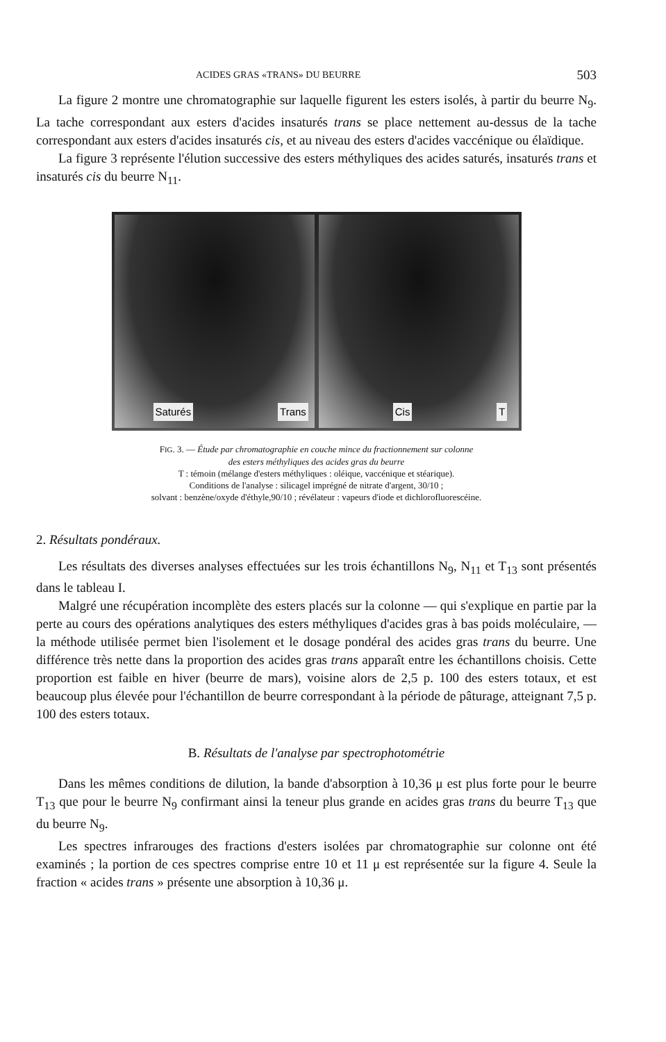ACIDES GRAS «TRANS» DU BEURRE 503
La figure 2 montre une chromatographie sur laquelle figurent les esters isolés, à partir du beurre N<sub>9</sub>. La tache correspondant aux esters d'acides insaturés trans se place nettement au-dessus de la tache correspondant aux esters d'acides insaturés cis, et au niveau des esters d'acides vaccénique ou élaïdique.
La figure 3 représente l'élution successive des esters méthyliques des acides saturés, insaturés trans et insaturés cis du beurre N<sub>11</sub>.
Saturés Trans Cis T
FIG. 3. — Étude par chromatographie en couche mince du fractionnement sur colonne
des esters méthyliques des acides gras du beurre
T : témoin (mélange d'esters méthyliques : oléique, vaccénique et stéarique).
Conditions de l'analyse : silicagel imprégné de nitrate d'argent, 30/10 ;
solvant : benzène/oxyde d'éthyle,90/10 ; révélateur : vapeurs d'iode et dichlorofluorescéine.
2. Résultats pondéraux.
Les résultats des diverses analyses effectuées sur les trois échantillons N<sub>9</sub>, N<sub>11</sub> et T<sub>13</sub> sont présentés dans le tableau I.
Malgré une récupération incomplète des esters placés sur la colonne — qui s'explique en partie par la perte au cours des opérations analytiques des esters méthyliques d'acides gras à bas poids moléculaire, — la méthode utilisée permet bien l'isolement et le dosage pondéral des acides gras trans du beurre. Une différence très nette dans la proportion des acides gras trans apparaît entre les échantillons choisis. Cette proportion est faible en hiver (beurre de mars), voisine alors de 2,5 p. 100 des esters totaux, et est beaucoup plus élevée pour l'échantillon de beurre correspondant à la période de pâturage, atteignant 7,5 p. 100 des esters totaux.
B. Résultats de l'analyse par spectrophotométrie
Dans les mêmes conditions de dilution, la bande d'absorption à 10,36 μ est plus forte pour le beurre T<sub>13</sub> que pour le beurre N<sub>9</sub> confirmant ainsi la teneur plus grande en acides gras trans du beurre T<sub>13</sub> que du beurre N<sub>9</sub>.
Les spectres infrarouges des fractions d'esters isolées par chromatographie sur colonne ont été examinés ; la portion de ces spectres comprise entre 10 et 11 μ est représentée sur la figure 4. Seule la fraction « acides trans » présente une absorption à 10,36 μ.